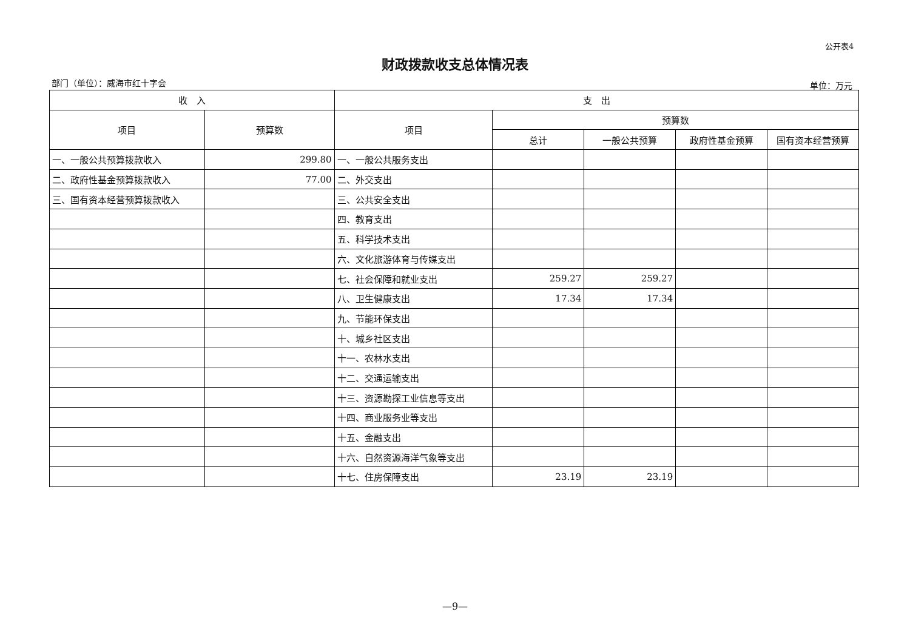公开表4
财政拨款收支总体情况表
部门（单位）：威海市红十字会 单位：万元
| 收 入 | | 支 出 | | | | |
| --- | --- | --- | --- | --- | --- | --- |
| 项目 | 预算数 | 项目 | 预算数 | | | |
| | | | 总计 | 一般公共预算 | 政府性基金预算 | 国有资本经营预算 |
| 一、一般公共预算拨款收入 | 299.80 | 一、一般公共服务支出 | | | | |
| 二、政府性基金预算拨款收入 | 77.00 | 二、外交支出 | | | | |
| 三、国有资本经营预算拨款收入 | | 三、公共安全支出 | | | | |
| | | 四、教育支出 | | | | |
| | | 五、科学技术支出 | | | | |
| | | 六、文化旅游体育与传媒支出 | | | | |
| | | 七、社会保障和就业支出 | 259.27 | 259.27 | | |
| | | 八、卫生健康支出 | 17.34 | 17.34 | | |
| | | 九、节能环保支出 | | | | |
| | | 十、城乡社区支出 | | | | |
| | | 十一、农林水支出 | | | | |
| | | 十二、交通运输支出 | | | | |
| | | 十三、资源勘探工业信息等支出 | | | | |
| | | 十四、商业服务业等支出 | | | | |
| | | 十五、金融支出 | | | | |
| | | 十六、自然资源海洋气象等支出 | | | | |
| | | 十七、住房保障支出 | 23.19 | 23.19 | | |
—9—